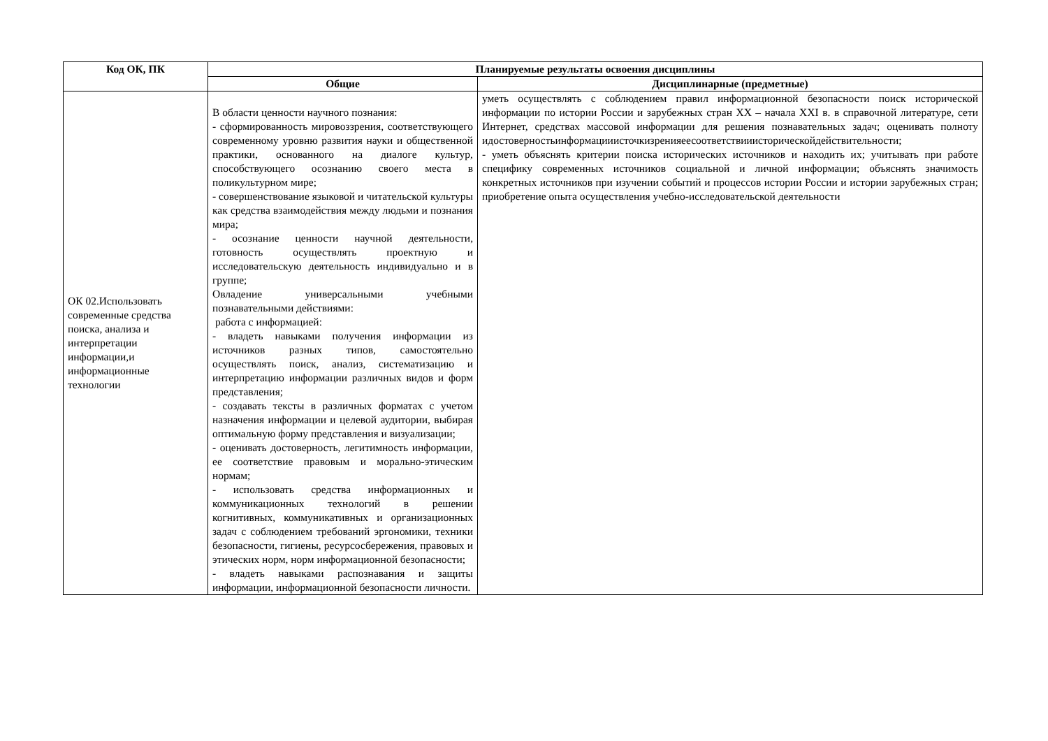| Код ОК, ПК | Планируемые результаты освоения дисциплины | |
| --- | --- | --- |
| | Общие | Дисциплинарные (предметные) |
| ОК 02.Использовать современные средства поиска, анализа и интерпретации информации,и информационные технологии | В области ценности научного познания: - сформированность мировоззрения, соответствующего современному уровню развития науки и общественной практики, основанного на диалоге культур, способствующего осознанию своего места в поликультурном мире; - совершенствование языковой и читательской культуры как средства взаимодействия между людьми и познания мира; - осознание ценности научной деятельности, готовность осуществлять проектную и исследовательскую деятельность индивидуально и в группе; Овладение универсальными учебными познавательными действиями: работа с информацией: - владеть навыками получения информации из источников разных типов, самостоятельно осуществлять поиск, анализ, систематизацию и интерпретацию информации различных видов и форм представления; - создавать тексты в различных форматах с учетом назначения информации и целевой аудитории, выбирая оптимальную форму представления и визуализации; - оценивать достоверность, легитимность информации, ее соответствие правовым и морально-этическим нормам; - использовать средства информационных и коммуникационных технологий в решении когнитивных, коммуникативных и организационных задач с соблюдением требований эргономики, техники безопасности, гигиены, ресурсосбережения, правовых и этических норм, норм информационной безопасности; - владеть навыками распознавания и защиты информации, информационной безопасности личности. | уметь осуществлять с соблюдением правил информационной безопасности поиск исторической информации по истории России и зарубежных стран XX – начала XXI в. в справочной литературе, сети Интернет, средствах массовой информации для решения познавательных задач; оценивать полноту идостоверностьинформацииисточкизренияеесоответствииисторическойдействительности; - уметь объяснять критерии поиска исторических источников и находить их; учитывать при работе специфику современных источников социальной и личной информации; объяснять значимость конкретных источников при изучении событий и процессов истории России и истории зарубежных стран; приобретение опыта осуществления учебно-исследовательской деятельности |